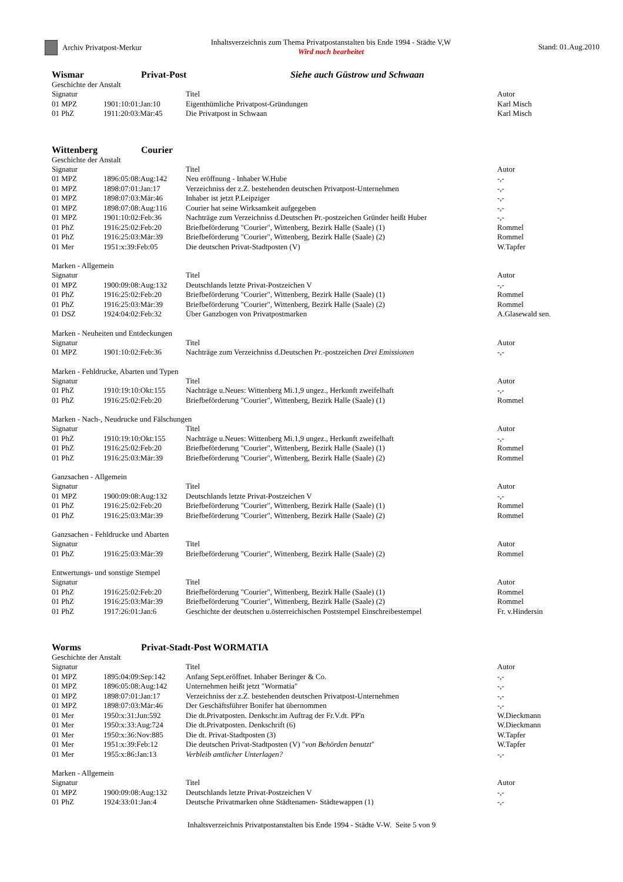Archiv Privatpost-Merkur
Inhaltsverzeichnis zum Thema Privatpostanstalten bis Ende 1994 - Städte V,W
Wird noch bearbeitet
Stand: 01.Aug.2010
Wismar Privat-Post Siehe auch Güstrow und Schwaan
Geschichte der Anstalt
| Signatur | | Titel | Autor |
| 01 MPZ | 1901:10:01:Jan:10 | Eigenthümliche Privatpost-Gründungen | Karl Misch |
| 01 PhZ | 1911:20:03:Mär:45 | Die Privatpost in Schwaan | Karl Misch |
Wittenberg Courier
Geschichte der Anstalt
| Signatur | | Titel | Autor |
| 01 MPZ | 1896:05:08:Aug:142 | Neu eröffnung - Inhaber W.Hube | -,- |
| 01 MPZ | 1898:07:01:Jan:17 | Verzeichniss der z.Z. bestehenden deutschen Privatpost-Unternehmen | -,- |
| 01 MPZ | 1898:07:03:Mär:46 | Inhaber ist jetzt P.Leipziger | -,- |
| 01 MPZ | 1898:07:08:Aug:116 | Courier hat seine Wirksamkeit aufgegeben | -,- |
| 01 MPZ | 1901:10:02:Feb:36 | Nachträge zum Verzeichniss d.Deutschen Pr.-postzeichen Gründer heißt Huber | -,- |
| 01 PhZ | 1916:25:02:Feb:20 | Briefbeförderung "Courier", Wittenberg, Bezirk Halle (Saale) (1) | Rommel |
| 01 PhZ | 1916:25:03:Mär:39 | Briefbeförderung "Courier", Wittenberg, Bezirk Halle (Saale) (2) | Rommel |
| 01 Mer | 1951:x:39:Feb:05 | Die deutschen Privat-Stadtposten (V) | W.Tapfer |
Marken - Allgemein
| Signatur | | Titel | Autor |
| 01 MPZ | 1900:09:08:Aug:132 | Deutschlands letzte Privat-Postzeichen V | -,- |
| 01 PhZ | 1916:25:02:Feb:20 | Briefbeförderung "Courier", Wittenberg, Bezirk Halle (Saale) (1) | Rommel |
| 01 PhZ | 1916:25:03:Mär:39 | Briefbeförderung "Courier", Wittenberg, Bezirk Halle (Saale) (2) | Rommel |
| 01 DSZ | 1924:04:02:Feb:32 | Über Ganzbogen von Privatpostmarken | A.Glasewald sen. |
Marken - Neuheiten und Entdeckungen
| Signatur | | Titel | Autor |
| 01 MPZ | 1901:10:02:Feb:36 | Nachträge zum Verzeichniss d.Deutschen Pr.-postzeichen Drei Emissionen | -,- |
Marken - Fehldrucke, Abarten und Typen
| Signatur | | Titel | Autor |
| 01 PhZ | 1910:19:10:Okt:155 | Nachträge u.Neues: Wittenberg Mi.1,9 ungez., Herkunft zweifelhaft | -,- |
| 01 PhZ | 1916:25:02:Feb:20 | Briefbeförderung "Courier", Wittenberg, Bezirk Halle (Saale) (1) | Rommel |
Marken - Nach-, Neudrucke und Fälschungen
| Signatur | | Titel | Autor |
| 01 PhZ | 1910:19:10:Okt:155 | Nachträge u.Neues: Wittenberg Mi.1,9 ungez., Herkunft zweifelhaft | -,- |
| 01 PhZ | 1916:25:02:Feb:20 | Briefbeförderung "Courier", Wittenberg, Bezirk Halle (Saale) (1) | Rommel |
| 01 PhZ | 1916:25:03:Mär:39 | Briefbeförderung "Courier", Wittenberg, Bezirk Halle (Saale) (2) | Rommel |
Ganzsachen - Allgemein
| Signatur | | Titel | Autor |
| 01 MPZ | 1900:09:08:Aug:132 | Deutschlands letzte Privat-Postzeichen V | -,- |
| 01 PhZ | 1916:25:02:Feb:20 | Briefbeförderung "Courier", Wittenberg, Bezirk Halle (Saale) (1) | Rommel |
| 01 PhZ | 1916:25:03:Mär:39 | Briefbeförderung "Courier", Wittenberg, Bezirk Halle (Saale) (2) | Rommel |
Ganzsachen - Fehldrucke und Abarten
| Signatur | | Titel | Autor |
| 01 PhZ | 1916:25:03:Mär:39 | Briefbeförderung "Courier", Wittenberg, Bezirk Halle (Saale) (2) | Rommel |
Entwertungs- und sonstige Stempel
| Signatur | | Titel | Autor |
| 01 PhZ | 1916:25:02:Feb:20 | Briefbeförderung "Courier", Wittenberg, Bezirk Halle (Saale) (1) | Rommel |
| 01 PhZ | 1916:25:03:Mär:39 | Briefbeförderung "Courier", Wittenberg, Bezirk Halle (Saale) (2) | Rommel |
| 01 PhZ | 1917:26:01:Jan:6 | Geschichte der deutschen u.österreichischen Poststempel Einschreibestempel | Fr. v.Hindersin |
Worms Privat-Stadt-Post WORMATIA
Geschichte der Anstalt
| Signatur | | Titel | Autor |
| 01 MPZ | 1895:04:09:Sep:142 | Anfang Sept.eröffnet. Inhaber Beringer & Co. | -,- |
| 01 MPZ | 1896:05:08:Aug:142 | Unternehmen heißt jetzt "Wormatia" | -,- |
| 01 MPZ | 1898:07:01:Jan:17 | Verzeichniss der z.Z. bestehenden deutschen Privatpost-Unternehmen | -,- |
| 01 MPZ | 1898:07:03:Mär:46 | Der Geschäftsführer Bonifer hat übernommen | -,- |
| 01 Mer | 1950:x:31:Jun:592 | Die dt.Privatposten. Denkschr.im Auftrag der Fr.V.dt. PP'n | W.Dieckmann |
| 01 Mer | 1950:x:33:Aug:724 | Die dt.Privatposten. Denkschrift (6) | W.Dieckmann |
| 01 Mer | 1950:x:36:Nov:885 | Die dt. Privat-Stadtposten (3) | W.Tapfer |
| 01 Mer | 1951:x:39:Feb:12 | Die deutschen Privat-Stadtposten (V) " von Behörden benutzt " | W.Tapfer |
| 01 Mer | 1955:x:86:Jan:13 | Verbleib amtlicher Unterlagen? | -,- |
Marken - Allgemein
| Signatur | | Titel | Autor |
| 01 MPZ | 1900:09:08:Aug:132 | Deutschlands letzte Privat-Postzeichen V | -,- |
| 01 PhZ | 1924:33:01:Jan:4 | Deutsche Privatmarken ohne Städtenamen- Städtewappen (1) | -,- |
Inhaltsverzeichnis Privatpostanstalten bis Ende 1994 - Städte V-W. Seite 5 von 9